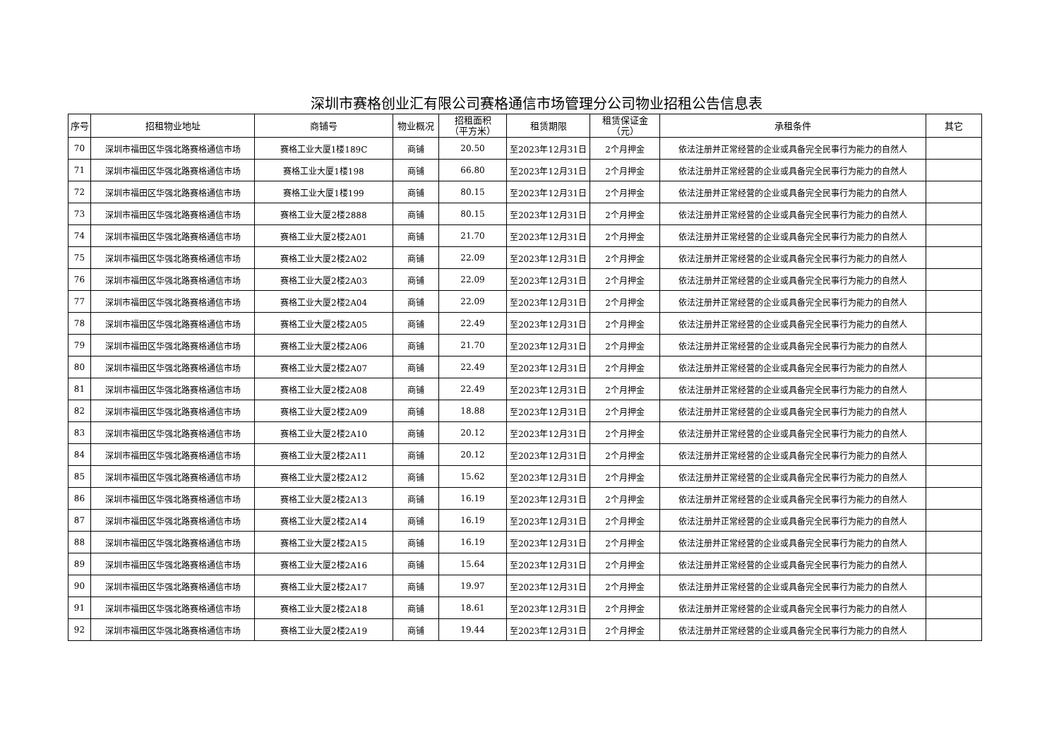深圳市赛格创业汇有限公司赛格通信市场管理分公司物业招租公告信息表
| 序号 | 招租物业地址 | 商铺号 | 物业概况 | 招租面积 （平方米） | 租赁期限 | 租赁保证金 （元） | 承租条件 | 其它 |
| --- | --- | --- | --- | --- | --- | --- | --- | --- |
| 70 | 深圳市福田区华强北路赛格通信市场 | 赛格工业大厦1楼189C | 商铺 | 20.50 | 至2023年12月31日 | 2个月押金 | 依法注册并正常经营的企业或具备完全民事行为能力的自然人 | |
| 71 | 深圳市福田区华强北路赛格通信市场 | 赛格工业大厦1楼198 | 商铺 | 66.80 | 至2023年12月31日 | 2个月押金 | 依法注册并正常经营的企业或具备完全民事行为能力的自然人 | |
| 72 | 深圳市福田区华强北路赛格通信市场 | 赛格工业大厦1楼199 | 商铺 | 80.15 | 至2023年12月31日 | 2个月押金 | 依法注册并正常经营的企业或具备完全民事行为能力的自然人 | |
| 73 | 深圳市福田区华强北路赛格通信市场 | 赛格工业大厦2楼2888 | 商铺 | 80.15 | 至2023年12月31日 | 2个月押金 | 依法注册并正常经营的企业或具备完全民事行为能力的自然人 | |
| 74 | 深圳市福田区华强北路赛格通信市场 | 赛格工业大厦2楼2A01 | 商铺 | 21.70 | 至2023年12月31日 | 2个月押金 | 依法注册并正常经营的企业或具备完全民事行为能力的自然人 | |
| 75 | 深圳市福田区华强北路赛格通信市场 | 赛格工业大厦2楼2A02 | 商铺 | 22.09 | 至2023年12月31日 | 2个月押金 | 依法注册并正常经营的企业或具备完全民事行为能力的自然人 | |
| 76 | 深圳市福田区华强北路赛格通信市场 | 赛格工业大厦2楼2A03 | 商铺 | 22.09 | 至2023年12月31日 | 2个月押金 | 依法注册并正常经营的企业或具备完全民事行为能力的自然人 | |
| 77 | 深圳市福田区华强北路赛格通信市场 | 赛格工业大厦2楼2A04 | 商铺 | 22.09 | 至2023年12月31日 | 2个月押金 | 依法注册并正常经营的企业或具备完全民事行为能力的自然人 | |
| 78 | 深圳市福田区华强北路赛格通信市场 | 赛格工业大厦2楼2A05 | 商铺 | 22.49 | 至2023年12月31日 | 2个月押金 | 依法注册并正常经营的企业或具备完全民事行为能力的自然人 | |
| 79 | 深圳市福田区华强北路赛格通信市场 | 赛格工业大厦2楼2A06 | 商铺 | 21.70 | 至2023年12月31日 | 2个月押金 | 依法注册并正常经营的企业或具备完全民事行为能力的自然人 | |
| 80 | 深圳市福田区华强北路赛格通信市场 | 赛格工业大厦2楼2A07 | 商铺 | 22.49 | 至2023年12月31日 | 2个月押金 | 依法注册并正常经营的企业或具备完全民事行为能力的自然人 | |
| 81 | 深圳市福田区华强北路赛格通信市场 | 赛格工业大厦2楼2A08 | 商铺 | 22.49 | 至2023年12月31日 | 2个月押金 | 依法注册并正常经营的企业或具备完全民事行为能力的自然人 | |
| 82 | 深圳市福田区华强北路赛格通信市场 | 赛格工业大厦2楼2A09 | 商铺 | 18.88 | 至2023年12月31日 | 2个月押金 | 依法注册并正常经营的企业或具备完全民事行为能力的自然人 | |
| 83 | 深圳市福田区华强北路赛格通信市场 | 赛格工业大厦2楼2A10 | 商铺 | 20.12 | 至2023年12月31日 | 2个月押金 | 依法注册并正常经营的企业或具备完全民事行为能力的自然人 | |
| 84 | 深圳市福田区华强北路赛格通信市场 | 赛格工业大厦2楼2A11 | 商铺 | 20.12 | 至2023年12月31日 | 2个月押金 | 依法注册并正常经营的企业或具备完全民事行为能力的自然人 | |
| 85 | 深圳市福田区华强北路赛格通信市场 | 赛格工业大厦2楼2A12 | 商铺 | 15.62 | 至2023年12月31日 | 2个月押金 | 依法注册并正常经营的企业或具备完全民事行为能力的自然人 | |
| 86 | 深圳市福田区华强北路赛格通信市场 | 赛格工业大厦2楼2A13 | 商铺 | 16.19 | 至2023年12月31日 | 2个月押金 | 依法注册并正常经营的企业或具备完全民事行为能力的自然人 | |
| 87 | 深圳市福田区华强北路赛格通信市场 | 赛格工业大厦2楼2A14 | 商铺 | 16.19 | 至2023年12月31日 | 2个月押金 | 依法注册并正常经营的企业或具备完全民事行为能力的自然人 | |
| 88 | 深圳市福田区华强北路赛格通信市场 | 赛格工业大厦2楼2A15 | 商铺 | 16.19 | 至2023年12月31日 | 2个月押金 | 依法注册并正常经营的企业或具备完全民事行为能力的自然人 | |
| 89 | 深圳市福田区华强北路赛格通信市场 | 赛格工业大厦2楼2A16 | 商铺 | 15.64 | 至2023年12月31日 | 2个月押金 | 依法注册并正常经营的企业或具备完全民事行为能力的自然人 | |
| 90 | 深圳市福田区华强北路赛格通信市场 | 赛格工业大厦2楼2A17 | 商铺 | 19.97 | 至2023年12月31日 | 2个月押金 | 依法注册并正常经营的企业或具备完全民事行为能力的自然人 | |
| 91 | 深圳市福田区华强北路赛格通信市场 | 赛格工业大厦2楼2A18 | 商铺 | 18.61 | 至2023年12月31日 | 2个月押金 | 依法注册并正常经营的企业或具备完全民事行为能力的自然人 | |
| 92 | 深圳市福田区华强北路赛格通信市场 | 赛格工业大厦2楼2A19 | 商铺 | 19.44 | 至2023年12月31日 | 2个月押金 | 依法注册并正常经营的企业或具备完全民事行为能力的自然人 | |